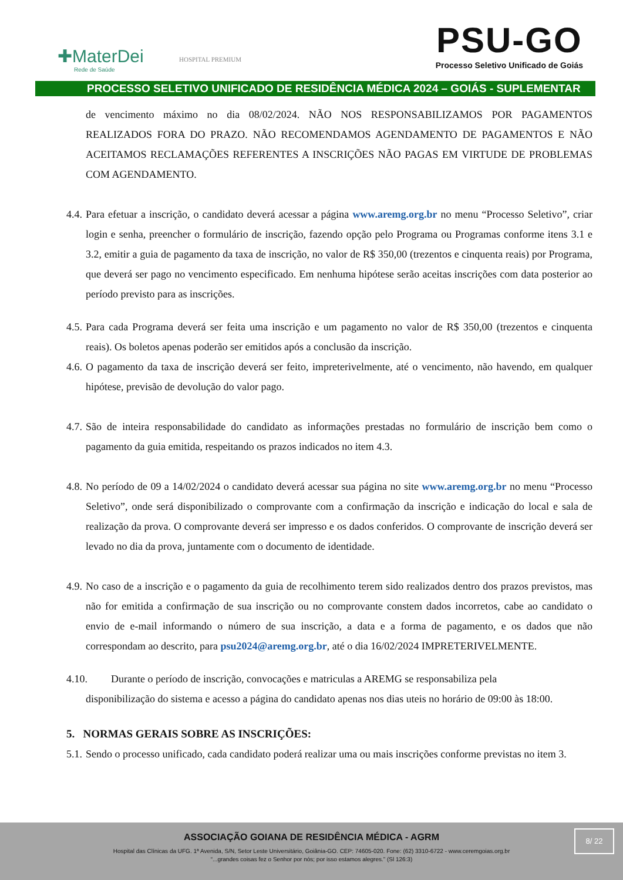✚MaterDei
Rede de Saúde
HOSPITAL PREMIUM
PSU-GO
Processo Seletivo Unificado de Goiás
PROCESSO SELETIVO UNIFICADO DE RESIDÊNCIA MÉDICA 2024 – GOIÁS - SUPLEMENTAR
de vencimento máximo no dia 08/02/2024. NÃO NOS RESPONSABILIZAMOS POR PAGAMENTOS REALIZADOS FORA DO PRAZO. NÃO RECOMENDAMOS AGENDAMENTO DE PAGAMENTOS E NÃO ACEITAMOS RECLAMAÇÕES REFERENTES A INSCRIÇÕES NÃO PAGAS EM VIRTUDE DE PROBLEMAS COM AGENDAMENTO.
4.4. Para efetuar a inscrição, o candidato deverá acessar a página www.aremg.org.br no menu “Processo Seletivo”, criar login e senha, preencher o formulário de inscrição, fazendo opção pelo Programa ou Programas conforme itens 3.1 e 3.2, emitir a guia de pagamento da taxa de inscrição, no valor de R$ 350,00 (trezentos e cinquenta reais) por Programa, que deverá ser pago no vencimento especificado. Em nenhuma hipótese serão aceitas inscrições com data posterior ao período previsto para as inscrições.
4.5. Para cada Programa deverá ser feita uma inscrição e um pagamento no valor de R$ 350,00 (trezentos e cinquenta reais). Os boletos apenas poderão ser emitidos após a conclusão da inscrição.
4.6. O pagamento da taxa de inscrição deverá ser feito, impreterivelmente, até o vencimento, não havendo, em qualquer hipótese, previsão de devolução do valor pago.
4.7. São de inteira responsabilidade do candidato as informações prestadas no formulário de inscrição bem como o pagamento da guia emitida, respeitando os prazos indicados no item 4.3.
4.8. No período de 09 a 14/02/2024 o candidato deverá acessar sua página no site www.aremg.org.br no menu “Processo Seletivo”, onde será disponibilizado o comprovante com a confirmação da inscrição e indicação do local e sala de realização da prova. O comprovante deverá ser impresso e os dados conferidos. O comprovante de inscrição deverá ser levado no dia da prova, juntamente com o documento de identidade.
4.9. No caso de a inscrição e o pagamento da guia de recolhimento terem sido realizados dentro dos prazos previstos, mas não for emitida a confirmação de sua inscrição ou no comprovante constem dados incorretos, cabe ao candidato o envio de e-mail informando o número de sua inscrição, a data e a forma de pagamento, e os dados que não correspondam ao descrito, para psu2024@aremg.org.br, até o dia 16/02/2024 IMPRETERIVELMENTE.
4.10. Durante o período de inscrição, convocações e matriculas a AREMG se responsabiliza pela
disponibilização do sistema e acesso a página do candidato apenas nos dias uteis no horário de 09:00 às 18:00.
5. NORMAS GERAIS SOBRE AS INSCRIÇÕES:
5.1. Sendo o processo unificado, cada candidato poderá realizar uma ou mais inscrições conforme previstas no item 3.
ASSOCIAÇÃO GOIANA DE RESIDÊNCIA MÉDICA - AGRM
Hospital das Clínicas da UFG. 1ª Avenida, S/N, Setor Leste Universitário, Goiânia-GO. CEP: 74605-020. Fone: (62) 3310-6722 - www.ceremgoias.org.br
“...grandes coisas fez o Senhor por nós; por isso estamos alegres.” (Sl 126:3)
8/ 22